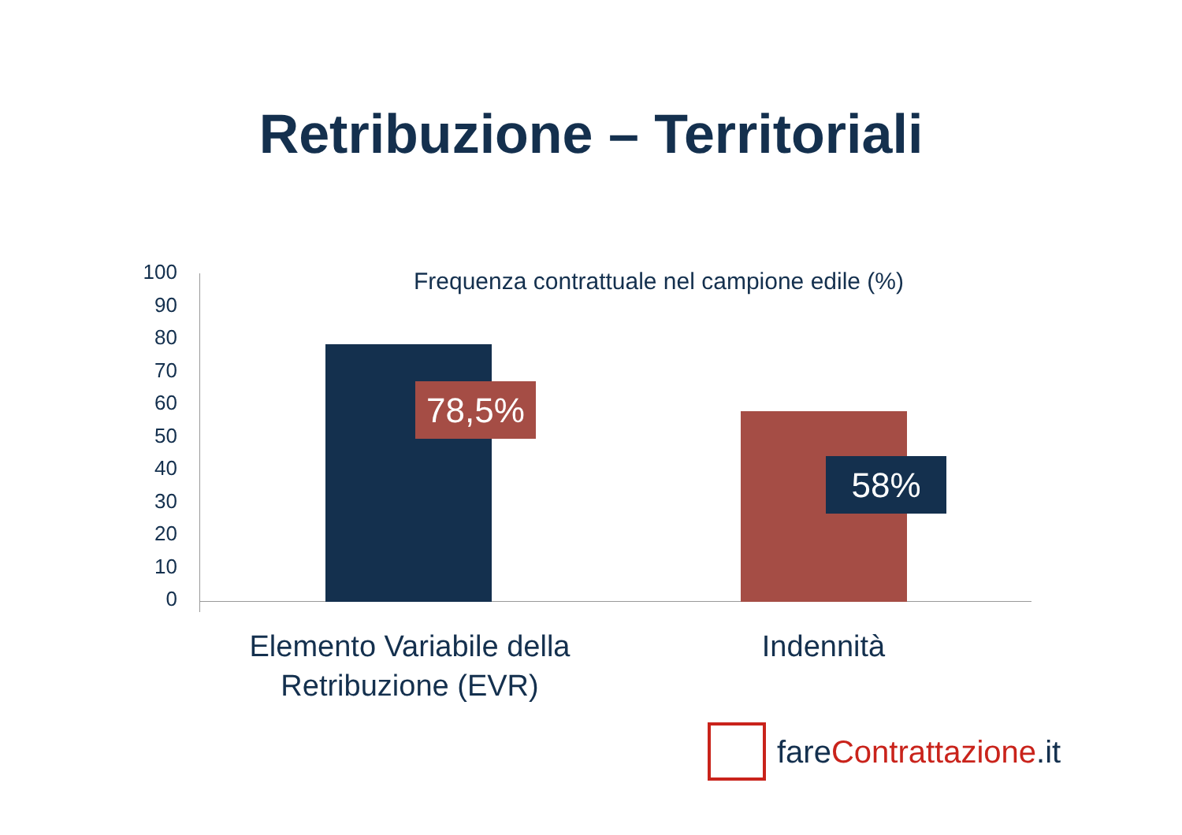Retribuzione – Territoriali
Frequenza contrattuale nel campione edile (%)
100
90
80
70
60
50
40
30
20
10
0
78,5%
58%
Elemento Variabile della
Retribuzione (EVR)
Indennità
fare Contrattazione.it